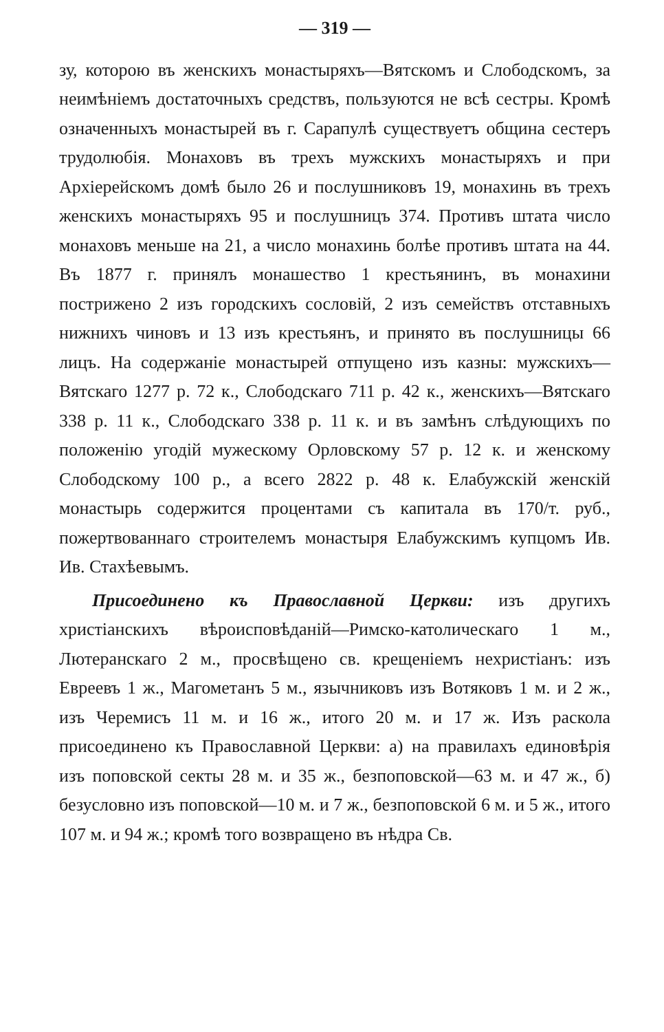— 319 —
зу, которою въ женскихъ монастыряхъ—Вятскомъ и Слободскомъ, за неимѣніемъ достаточныхъ средствъ, пользуются не всѣ сестры. Кромѣ означенныхъ монастырей въ г. Сарапулѣ существуетъ община сестеръ трудолюбія. Монаховъ въ трехъ мужскихъ монастыряхъ и при Архіерейскомъ домѣ было 26 и послушниковъ 19, монахинь въ трехъ женскихъ монастыряхъ 95 и послушницъ 374. Противъ штата число монаховъ меньше на 21, а число монахинь болѣе противъ штата на 44. Въ 1877 г. принялъ монашество 1 крестьянинъ, въ монахини пострижено 2 изъ городскихъ сословій, 2 изъ семействъ отставныхъ нижнихъ чиновъ и 13 изъ крестьянъ, и принято въ послушницы 66 лицъ. На содержаніе монастырей отпущено изъ казны: мужскихъ—Вятскаго 1277 р. 72 к., Слободскаго 711 р. 42 к., женскихъ—Вятскаго 338 р. 11 к., Слободскаго 338 р. 11 к. и въ замѣнъ слѣдующихъ по положенію угодій мужескому Орловскому 57 р. 12 к. и женскому Слободскому 100 р., а всего 2822 р. 48 к. Елабужскій женскій монастырь содержится процентами съ капитала въ 170/т. руб., пожертвованнаго строителемъ монастыря Елабужскимъ купцомъ Ив. Ив. Стахѣевымъ.
Присоединено къ Православной Церкви: изъ другихъ христіанскихъ вѣроисповѣданій—Римско-католическаго 1 м., Лютеранскаго 2 м., просвѣщено св. крещеніемъ нехристіанъ: изъ Евреевъ 1 ж., Магометанъ 5 м., язычниковъ изъ Вотяковъ 1 м. и 2 ж., изъ Черемисъ 11 м. и 16 ж., итого 20 м. и 17 ж. Изъ раскола присоединено къ Православной Церкви: а) на правилахъ единовѣрія изъ поповской секты 28 м. и 35 ж., безпоповской—63 м. и 47 ж., б) безусловно изъ поповской—10 м. и 7 ж., безпоповской 6 м. и 5 ж., итого 107 м. и 94 ж.; кромѣ того возвращено въ нѣдра Св.